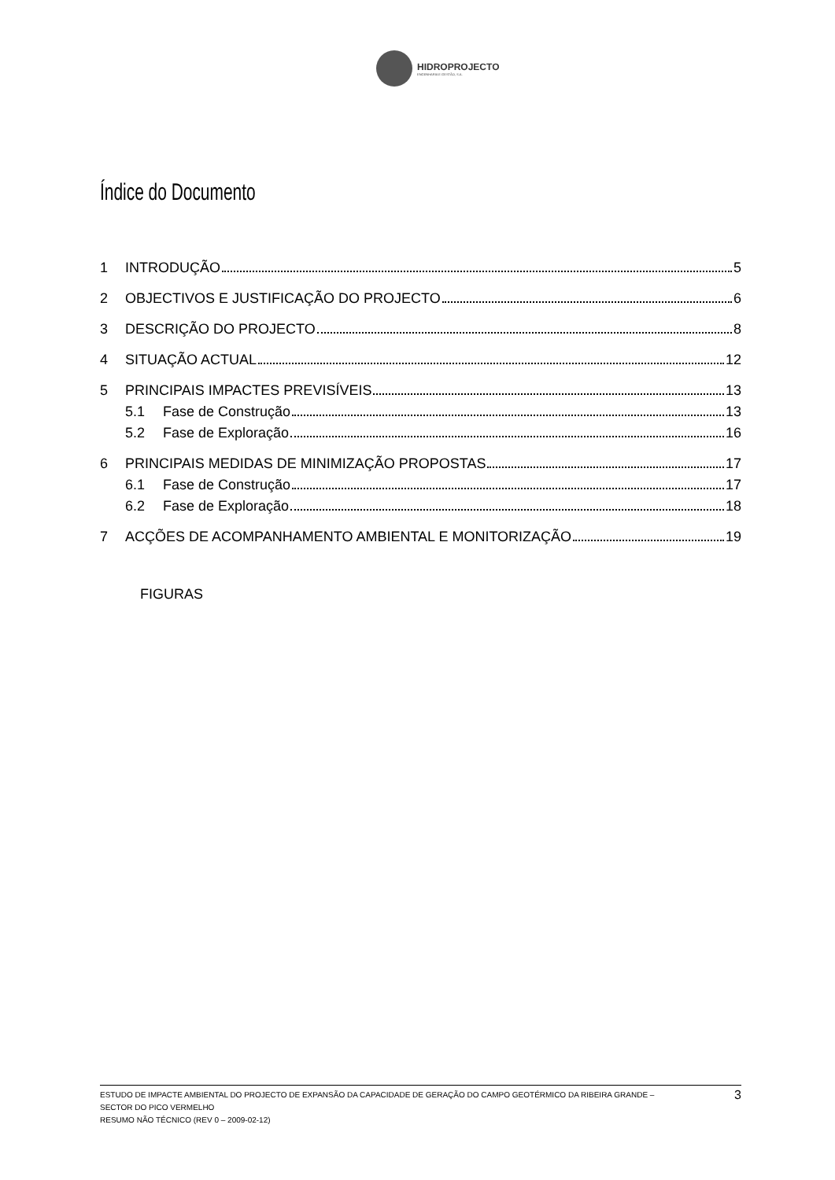HIDROPROJECTO
ENGENHARIA E GESTÃO, S.A.
Índice do Documento
1 INTRODUÇÃO 5
2 OBJECTIVOS E JUSTIFICAÇÃO DO PROJECTO 6
3 DESCRIÇÃO DO PROJECTO 8
4 SITUAÇÃO ACTUAL 12
5 PRINCIPAIS IMPACTES PREVISÍVEIS 13
5.1 Fase de Construção 13
5.2 Fase de Exploração 16
6 PRINCIPAIS MEDIDAS DE MINIMIZAÇÃO PROPOSTAS 17
6.1 Fase de Construção 17
6.2 Fase de Exploração 18
7 ACÇÕES DE ACOMPANHAMENTO AMBIENTAL E MONITORIZAÇÃO 19
FIGURAS
ESTUDO DE IMPACTE AMBIENTAL DO PROJECTO DE EXPANSÃO DA CAPACIDADE DE GERAÇÃO DO CAMPO GEOTÉRMICO DA RIBEIRA GRANDE –
SECTOR DO PICO VERMELHO
RESUMO NÃO TÉCNICO (REV 0 – 2009-02-12)
3